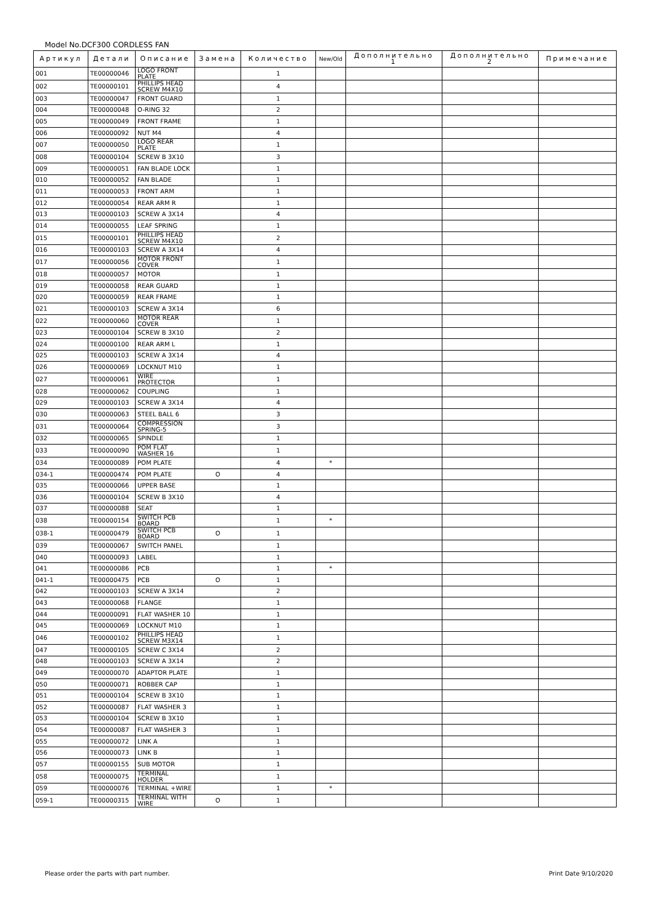Model No.DCF300 CORDLESS FAN
| Артикул | Детали | Описание | Замена | Количество | New/Old | Дополнительно 1 | Дополнительно 2 | Примечание |
| --- | --- | --- | --- | --- | --- | --- | --- | --- |
| 001 | TE00000046 | LOGO FRONT PLATE | | 1 | | | | |
| 002 | TE00000101 | PHILLIPS HEAD SCREW M4X10 | | 4 | | | | |
| 003 | TE00000047 | FRONT GUARD | | 1 | | | | |
| 004 | TE00000048 | O-RING 32 | | 2 | | | | |
| 005 | TE00000049 | FRONT FRAME | | 1 | | | | |
| 006 | TE00000092 | NUT M4 | | 4 | | | | |
| 007 | TE00000050 | LOGO REAR PLATE | | 1 | | | | |
| 008 | TE00000104 | SCREW B 3X10 | | 3 | | | | |
| 009 | TE00000051 | FAN BLADE LOCK | | 1 | | | | |
| 010 | TE00000052 | FAN BLADE | | 1 | | | | |
| 011 | TE00000053 | FRONT ARM | | 1 | | | | |
| 012 | TE00000054 | REAR ARM R | | 1 | | | | |
| 013 | TE00000103 | SCREW A 3X14 | | 4 | | | | |
| 014 | TE00000055 | LEAF SPRING | | 1 | | | | |
| 015 | TE00000101 | PHILLIPS HEAD SCREW M4X10 | | 2 | | | | |
| 016 | TE00000103 | SCREW A 3X14 | | 4 | | | | |
| 017 | TE00000056 | MOTOR FRONT COVER | | 1 | | | | |
| 018 | TE00000057 | MOTOR | | 1 | | | | |
| 019 | TE00000058 | REAR GUARD | | 1 | | | | |
| 020 | TE00000059 | REAR FRAME | | 1 | | | | |
| 021 | TE00000103 | SCREW A 3X14 | | 6 | | | | |
| 022 | TE00000060 | MOTOR REAR COVER | | 1 | | | | |
| 023 | TE00000104 | SCREW B 3X10 | | 2 | | | | |
| 024 | TE00000100 | REAR ARM L | | 1 | | | | |
| 025 | TE00000103 | SCREW A 3X14 | | 4 | | | | |
| 026 | TE00000069 | LOCKNUT M10 | | 1 | | | | |
| 027 | TE00000061 | WIRE PROTECTOR | | 1 | | | | |
| 028 | TE00000062 | COUPLING | | 1 | | | | |
| 029 | TE00000103 | SCREW A 3X14 | | 4 | | | | |
| 030 | TE00000063 | STEEL BALL 6 | | 3 | | | | |
| 031 | TE00000064 | COMPRESSION SPRING-5 | | 3 | | | | |
| 032 | TE00000065 | SPINDLE | | 1 | | | | |
| 033 | TE00000090 | POM FLAT WASHER 16 | | 1 | | | | |
| 034 | TE00000089 | POM PLATE | | 4 | * | | | |
| 034-1 | TE00000474 | POM PLATE | O | 4 | | | | |
| 035 | TE00000066 | UPPER BASE | | 1 | | | | |
| 036 | TE00000104 | SCREW B 3X10 | | 4 | | | | |
| 037 | TE00000088 | SEAT | | 1 | | | | |
| 038 | TE00000154 | SWITCH PCB BOARD | | 1 | * | | | |
| 038-1 | TE00000479 | SWITCH PCB BOARD | O | 1 | | | | |
| 039 | TE00000067 | SWITCH PANEL | | 1 | | | | |
| 040 | TE00000093 | LABEL | | 1 | | | | |
| 041 | TE00000086 | PCB | | 1 | * | | | |
| 041-1 | TE00000475 | PCB | O | 1 | | | | |
| 042 | TE00000103 | SCREW A 3X14 | | 2 | | | | |
| 043 | TE00000068 | FLANGE | | 1 | | | | |
| 044 | TE00000091 | FLAT WASHER 10 | | 1 | | | | |
| 045 | TE00000069 | LOCKNUT M10 | | 1 | | | | |
| 046 | TE00000102 | PHILLIPS HEAD SCREW M3X14 | | 1 | | | | |
| 047 | TE00000105 | SCREW C 3X14 | | 2 | | | | |
| 048 | TE00000103 | SCREW A 3X14 | | 2 | | | | |
| 049 | TE00000070 | ADAPTOR PLATE | | 1 | | | | |
| 050 | TE00000071 | ROBBER CAP | | 1 | | | | |
| 051 | TE00000104 | SCREW B 3X10 | | 1 | | | | |
| 052 | TE00000087 | FLAT WASHER 3 | | 1 | | | | |
| 053 | TE00000104 | SCREW B 3X10 | | 1 | | | | |
| 054 | TE00000087 | FLAT WASHER 3 | | 1 | | | | |
| 055 | TE00000072 | LINK A | | 1 | | | | |
| 056 | TE00000073 | LINK B | | 1 | | | | |
| 057 | TE00000155 | SUB MOTOR | | 1 | | | | |
| 058 | TE00000075 | TERMINAL HOLDER | | 1 | | | | |
| 059 | TE00000076 | TERMINAL +WIRE | | 1 | * | | | |
| 059-1 | TE00000315 | TERMINAL WITH WIRE | O | 1 | | | | |
Please order the parts with part number.
Print Date 9/10/2020